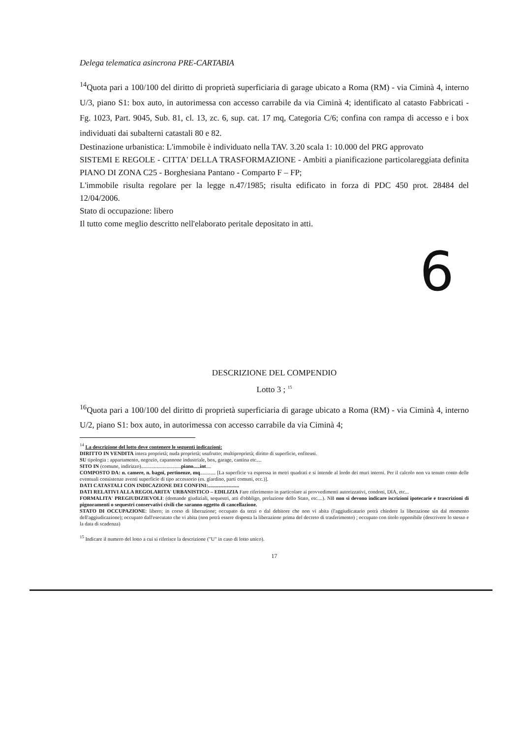Delega telematica asincrona PRE-CARTABIA
<sup>14</sup> Quota pari a 100/100 del diritto di proprietà superficiaria di garage ubicato a Roma (RM) - via Ciminà 4, interno U/3, piano S1: box auto, in autorimessa con accesso carrabile da via Ciminà 4; identificato al catasto Fabbricati - Fg. 1023, Part. 9045, Sub. 81, cl. 13, zc. 6, sup. cat. 17 mq, Categoria C/6; confina con rampa di accesso e i box individuati dai subalterni catastali 80 e 82.
Destinazione urbanistica: L'immobile è individuato nella TAV. 3.20 scala 1: 10.000 del PRG approvato
SISTEMI E REGOLE - CITTA' DELLA TRASFORMAZIONE - Ambiti a pianificazione particolareggiata definita PIANO DI ZONA C25 - Borghesiana Pantano - Comparto F – FP;
L'immobile risulta regolare per la legge n.47/1985; risulta edificato in forza di PDC 450 prot. 28484 del 12/04/2006.
Stato di occupazione: libero
Il tutto come meglio descritto nell'elaborato peritale depositato in atti.
6
DESCRIZIONE DEL COMPENDIO
Lotto 3 ; <sup>15</sup>
<sup>16</sup> Quota pari a 100/100 del diritto di proprietà superficiaria di garage ubicato a Roma (RM) - via Ciminà 4, interno U/2, piano S1: box auto, in autorimessa con accesso carrabile da via Ciminà 4;
<sup>14</sup> La descrizione del lotto deve contenere le seguenti indicazioni:
DIRITTO IN VENDITA intera proprietà; nuda proprietà; usufrutto; multiproprietà; diritto di superficie, enfiteusi.
SU tipologia : appartamento, negozio, capannone industriale, box, garage, cantina etc....
SITO IN (comune, indirizzo)...............................piano.....int....
COMPOSTO DA: n. camere, n. bagni, pertinenze, mq............ [La superficie va espressa in metri quadrati e si intende al lordo dei muri interni. Per il calcolo non va tenuto conto delle eventuali consistenze aventi superficie di tipo accessorio (es. giardino, parti comuni, ecc.)].
DATI CATASTALI CON INDICAZIONE DEI CONFINI:........................
DATI RELATIVI ALLA REGOLARITA' URBANISTICO – EDILIZIA Fare riferimento in particolare ai provvedimenti autorizzativi, condoni, DIA, etc...
FORMALITA' PREGIUDIZIEVOLI: (domande giudiziali, sequestri, atti d'obbligo, prelazione dello Stato, etc....). NB non si devono indicare iscrizioni ipotecarie e trascrizioni di pignoramenti o sequestri conservativi civili che saranno oggetto di cancellazione.
STATO DI OCCUPAZIONE: libero; in corso di liberazione; occupato da terzi o dal debitore che non vi abita (l'aggiudicatario potrà chiedere la liberazione sin dal momento dell'aggiudicazione); occupato dall'esecutato che vi abita (non potrà essere disposta la liberazione prima del decreto di trasferimento) ; occupato con titolo opponibile (descrivere lo stesso e la data di scadenza)
<sup>15</sup> Indicare il numero del lotto a cui si riferisce la descrizione ("U" in caso di lotto unico).
17